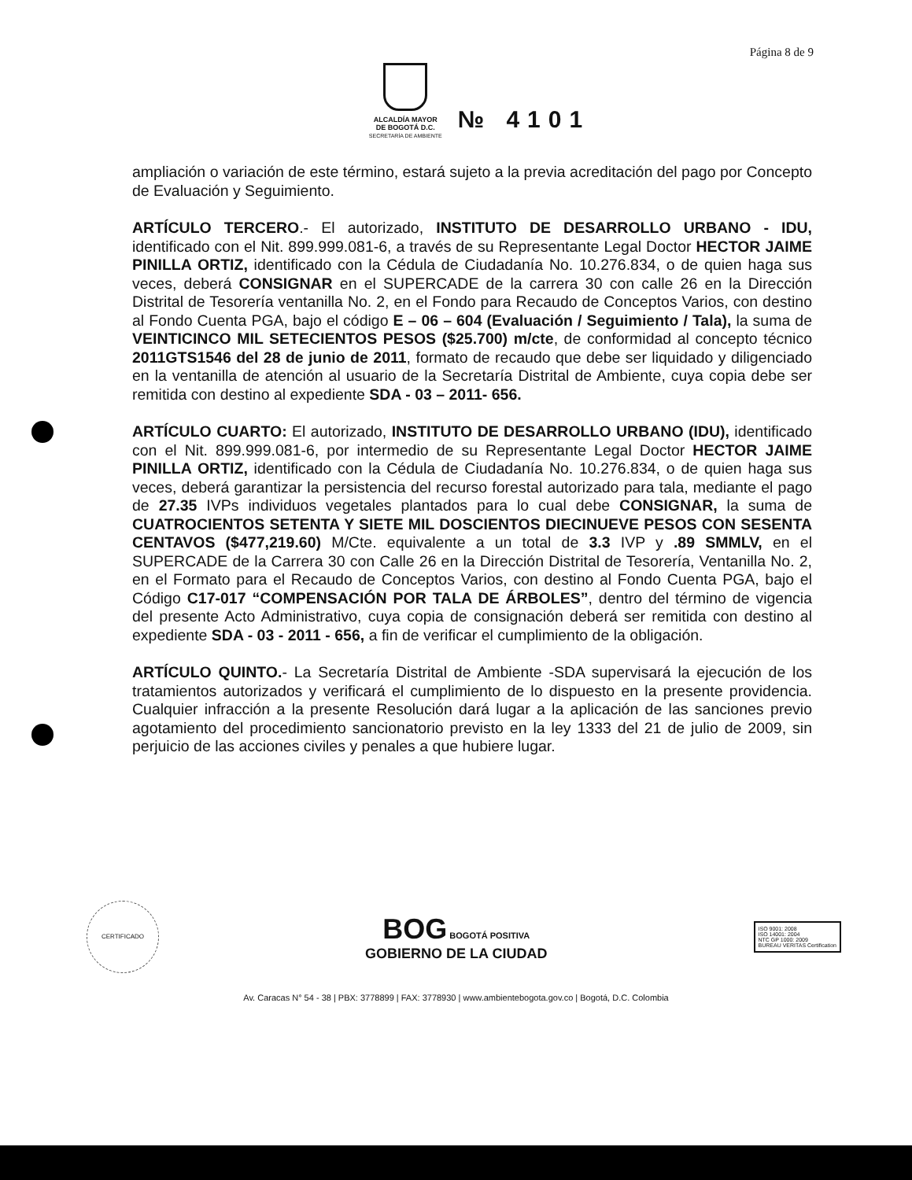Página 8 de 9
ALCALDÍA MAYOR
DE BOGOTÁ D.C.
SECRETARÍA DE AMBIENTE
№ 4101
ampliación o variación de este término, estará sujeto a la previa acreditación del pago por Concepto de Evaluación y Seguimiento.
ARTÍCULO TERCERO.- El autorizado, INSTITUTO DE DESARROLLO URBANO - IDU, identificado con el Nit. 899.999.081-6, a través de su Representante Legal Doctor HECTOR JAIME PINILLA ORTIZ, identificado con la Cédula de Ciudadanía No. 10.276.834, o de quien haga sus veces, deberá CONSIGNAR en el SUPERCADE de la carrera 30 con calle 26 en la Dirección Distrital de Tesorería ventanilla No. 2, en el Fondo para Recaudo de Conceptos Varios, con destino al Fondo Cuenta PGA, bajo el código E – 06 – 604 (Evaluación / Seguimiento / Tala), la suma de VEINTICINCO MIL SETECIENTOS PESOS ($25.700) m/cte, de conformidad al concepto técnico 2011GTS1546 del 28 de junio de 2011, formato de recaudo que debe ser liquidado y diligenciado en la ventanilla de atención al usuario de la Secretaría Distrital de Ambiente, cuya copia debe ser remitida con destino al expediente SDA - 03 – 2011- 656.
ARTÍCULO CUARTO: El autorizado, INSTITUTO DE DESARROLLO URBANO (IDU), identificado con el Nit. 899.999.081-6, por intermedio de su Representante Legal Doctor HECTOR JAIME PINILLA ORTIZ, identificado con la Cédula de Ciudadanía No. 10.276.834, o de quien haga sus veces, deberá garantizar la persistencia del recurso forestal autorizado para tala, mediante el pago de 27.35 IVPs individuos vegetales plantados para lo cual debe CONSIGNAR, la suma de CUATROCIENTOS SETENTA Y SIETE MIL DOSCIENTOS DIECINUEVE PESOS CON SESENTA CENTAVOS ($477,219.60) M/Cte. equivalente a un total de 3.3 IVP y .89 SMMLV, en el SUPERCADE de la Carrera 30 con Calle 26 en la Dirección Distrital de Tesorería, Ventanilla No. 2, en el Formato para el Recaudo de Conceptos Varios, con destino al Fondo Cuenta PGA, bajo el Código C17-017 “COMPENSACIÓN POR TALA DE ÁRBOLES”, dentro del término de vigencia del presente Acto Administrativo, cuya copia de consignación deberá ser remitida con destino al expediente SDA - 03 - 2011 - 656, a fin de verificar el cumplimiento de la obligación.
ARTÍCULO QUINTO.- La Secretaría Distrital de Ambiente -SDA supervisará la ejecución de los tratamientos autorizados y verificará el cumplimiento de lo dispuesto en la presente providencia. Cualquier infracción a la presente Resolución dará lugar a la aplicación de las sanciones previo agotamiento del procedimiento sancionatorio previsto en la ley 1333 del 21 de julio de 2009, sin perjuicio de las acciones civiles y penales a que hubiere lugar.
CERTIFICADO
BOG BOGOTÁ POSITIVA
GOBIERNO DE LA CIUDAD
ISO 9001: 2008
ISO 14001: 2004
NTC GP 1000: 2009
BUREAU VERITAS Certification
Av. Caracas N° 54 - 38 | PBX: 3778899 | FAX: 3778930 | www.ambientebogota.gov.co | Bogotá, D.C. Colombia